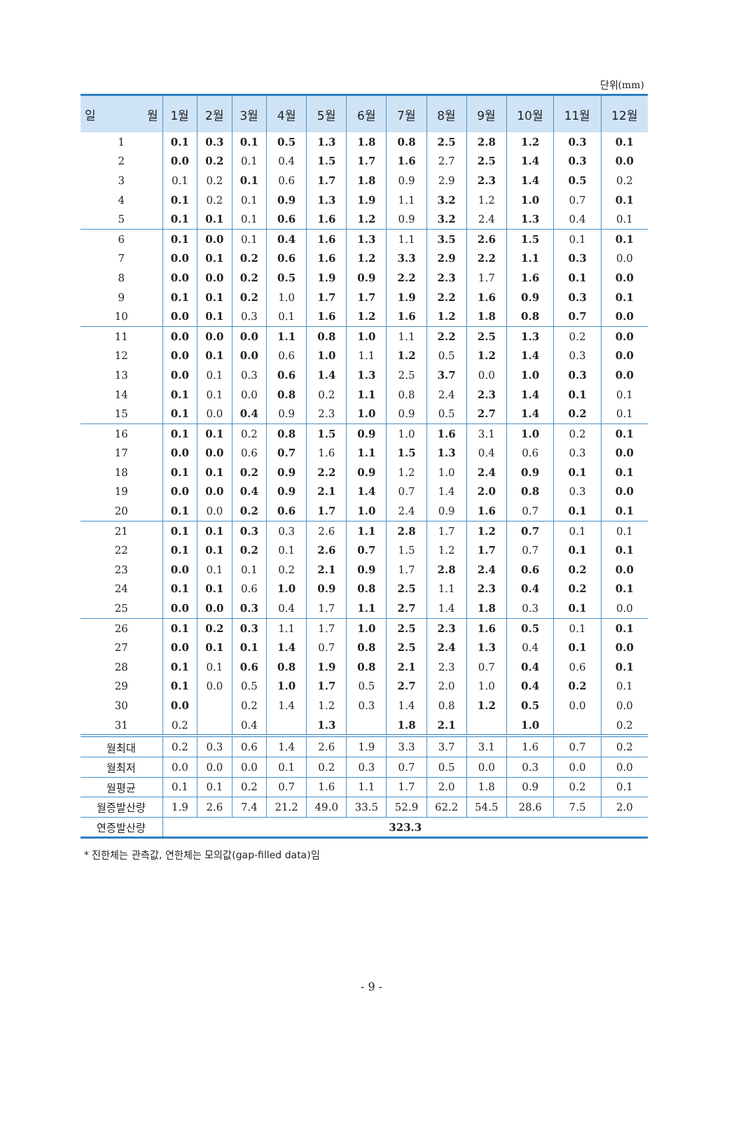단위(mm)
| 일 월 | 1월 | 2월 | 3월 | 4월 | 5월 | 6월 | 7월 | 8월 | 9월 | 10월 | 11월 | 12월 |
| --- | --- | --- | --- | --- | --- | --- | --- | --- | --- | --- | --- | --- |
| 1 | 0.1 | 0.3 | 0.1 | 0.5 | 1.3 | 1.8 | 0.8 | 2.5 | 2.8 | 1.2 | 0.3 | 0.1 |
| 2 | 0.0 | 0.2 | 0.1 | 0.4 | 1.5 | 1.7 | 1.6 | 2.7 | 2.5 | 1.4 | 0.3 | 0.0 |
| 3 | 0.1 | 0.2 | 0.1 | 0.6 | 1.7 | 1.8 | 0.9 | 2.9 | 2.3 | 1.4 | 0.5 | 0.2 |
| 4 | 0.1 | 0.2 | 0.1 | 0.9 | 1.3 | 1.9 | 1.1 | 3.2 | 1.2 | 1.0 | 0.7 | 0.1 |
| 5 | 0.1 | 0.1 | 0.1 | 0.6 | 1.6 | 1.2 | 0.9 | 3.2 | 2.4 | 1.3 | 0.4 | 0.1 |
| 6 | 0.1 | 0.0 | 0.1 | 0.4 | 1.6 | 1.3 | 1.1 | 3.5 | 2.6 | 1.5 | 0.1 | 0.1 |
| 7 | 0.0 | 0.1 | 0.2 | 0.6 | 1.6 | 1.2 | 3.3 | 2.9 | 2.2 | 1.1 | 0.3 | 0.0 |
| 8 | 0.0 | 0.0 | 0.2 | 0.5 | 1.9 | 0.9 | 2.2 | 2.3 | 1.7 | 1.6 | 0.1 | 0.0 |
| 9 | 0.1 | 0.1 | 0.2 | 1.0 | 1.7 | 1.7 | 1.9 | 2.2 | 1.6 | 0.9 | 0.3 | 0.1 |
| 10 | 0.0 | 0.1 | 0.3 | 0.1 | 1.6 | 1.2 | 1.6 | 1.2 | 1.8 | 0.8 | 0.7 | 0.0 |
| 11 | 0.0 | 0.0 | 0.0 | 1.1 | 0.8 | 1.0 | 1.1 | 2.2 | 2.5 | 1.3 | 0.2 | 0.0 |
| 12 | 0.0 | 0.1 | 0.0 | 0.6 | 1.0 | 1.1 | 1.2 | 0.5 | 1.2 | 1.4 | 0.3 | 0.0 |
| 13 | 0.0 | 0.1 | 0.3 | 0.6 | 1.4 | 1.3 | 2.5 | 3.7 | 0.0 | 1.0 | 0.3 | 0.0 |
| 14 | 0.1 | 0.1 | 0.0 | 0.8 | 0.2 | 1.1 | 0.8 | 2.4 | 2.3 | 1.4 | 0.1 | 0.1 |
| 15 | 0.1 | 0.0 | 0.4 | 0.9 | 2.3 | 1.0 | 0.9 | 0.5 | 2.7 | 1.4 | 0.2 | 0.1 |
| 16 | 0.1 | 0.1 | 0.2 | 0.8 | 1.5 | 0.9 | 1.0 | 1.6 | 3.1 | 1.0 | 0.2 | 0.1 |
| 17 | 0.0 | 0.0 | 0.6 | 0.7 | 1.6 | 1.1 | 1.5 | 1.3 | 0.4 | 0.6 | 0.3 | 0.0 |
| 18 | 0.1 | 0.1 | 0.2 | 0.9 | 2.2 | 0.9 | 1.2 | 1.0 | 2.4 | 0.9 | 0.1 | 0.1 |
| 19 | 0.0 | 0.0 | 0.4 | 0.9 | 2.1 | 1.4 | 0.7 | 1.4 | 2.0 | 0.8 | 0.3 | 0.0 |
| 20 | 0.1 | 0.0 | 0.2 | 0.6 | 1.7 | 1.0 | 2.4 | 0.9 | 1.6 | 0.7 | 0.1 | 0.1 |
| 21 | 0.1 | 0.1 | 0.3 | 0.3 | 2.6 | 1.1 | 2.8 | 1.7 | 1.2 | 0.7 | 0.1 | 0.1 |
| 22 | 0.1 | 0.1 | 0.2 | 0.1 | 2.6 | 0.7 | 1.5 | 1.2 | 1.7 | 0.7 | 0.1 | 0.1 |
| 23 | 0.0 | 0.1 | 0.1 | 0.2 | 2.1 | 0.9 | 1.7 | 2.8 | 2.4 | 0.6 | 0.2 | 0.0 |
| 24 | 0.1 | 0.1 | 0.6 | 1.0 | 0.9 | 0.8 | 2.5 | 1.1 | 2.3 | 0.4 | 0.2 | 0.1 |
| 25 | 0.0 | 0.0 | 0.3 | 0.4 | 1.7 | 1.1 | 2.7 | 1.4 | 1.8 | 0.3 | 0.1 | 0.0 |
| 26 | 0.1 | 0.2 | 0.3 | 1.1 | 1.7 | 1.0 | 2.5 | 2.3 | 1.6 | 0.5 | 0.1 | 0.1 |
| 27 | 0.0 | 0.1 | 0.1 | 1.4 | 0.7 | 0.8 | 2.5 | 2.4 | 1.3 | 0.4 | 0.1 | 0.0 |
| 28 | 0.1 | 0.1 | 0.6 | 0.8 | 1.9 | 0.8 | 2.1 | 2.3 | 0.7 | 0.4 | 0.6 | 0.1 |
| 29 | 0.1 | 0.0 | 0.5 | 1.0 | 1.7 | 0.5 | 2.7 | 2.0 | 1.0 | 0.4 | 0.2 | 0.1 |
| 30 | 0.0 | | 0.2 | 1.4 | 1.2 | 0.3 | 1.4 | 0.8 | 1.2 | 0.5 | 0.0 | 0.0 |
| 31 | 0.2 | | 0.4 | | 1.3 | | 1.8 | 2.1 | | 1.0 | | 0.2 |
| 월최대 | 0.2 | 0.3 | 0.6 | 1.4 | 2.6 | 1.9 | 3.3 | 3.7 | 3.1 | 1.6 | 0.7 | 0.2 |
| 월최저 | 0.0 | 0.0 | 0.0 | 0.1 | 0.2 | 0.3 | 0.7 | 0.5 | 0.0 | 0.3 | 0.0 | 0.0 |
| 월평균 | 0.1 | 0.1 | 0.2 | 0.7 | 1.6 | 1.1 | 1.7 | 2.0 | 1.8 | 0.9 | 0.2 | 0.1 |
| 월증발산량 | 1.9 | 2.6 | 7.4 | 21.2 | 49.0 | 33.5 | 52.9 | 62.2 | 54.5 | 28.6 | 7.5 | 2.0 |
| 연증발산량 | 323.3 | | | | | | | | | | | |
* 진한체는 관측값, 연한체는 모의값(gap-filled data)임
- 9 -